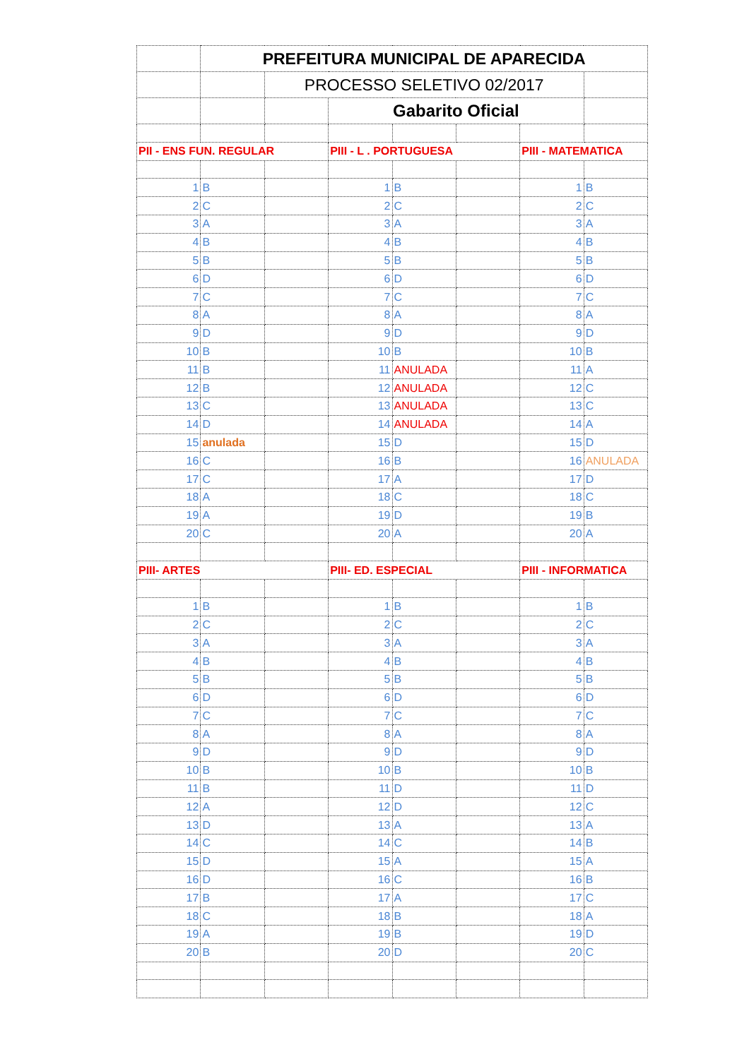| | PREFEITURA MUNICIPAL DE APARECIDA | | | | | | |
| | | PROCESSO SELETIVO 02/2017 | | | | | |
| | | | Gabarito Oficial | | | | |
| PII - ENS FUN. REGULAR | | | PIII - L . PORTUGUESA | | | PIII - MATEMATICA | |
| 1 | B | | 1 | B | | 1 | B |
| 2 | C | | 2 | C | | 2 | C |
| 3 | A | | 3 | A | | 3 | A |
| 4 | B | | 4 | B | | 4 | B |
| 5 | B | | 5 | B | | 5 | B |
| 6 | D | | 6 | D | | 6 | D |
| 7 | C | | 7 | C | | 7 | C |
| 8 | A | | 8 | A | | 8 | A |
| 9 | D | | 9 | D | | 9 | D |
| 10 | B | | 10 | B | | 10 | B |
| 11 | B | | 11 | ANULADA | | 11 | A |
| 12 | B | | 12 | ANULADA | | 12 | C |
| 13 | C | | 13 | ANULADA | | 13 | C |
| 14 | D | | 14 | ANULADA | | 14 | A |
| 15 | anulada | | 15 | D | | 15 | D |
| 16 | C | | 16 | B | | 16 | ANULADA |
| 17 | C | | 17 | A | | 17 | D |
| 18 | A | | 18 | C | | 18 | C |
| 19 | A | | 19 | D | | 19 | B |
| 20 | C | | 20 | A | | 20 | A |
| PIII- ARTES | | | PIII- ED. ESPECIAL | | | PIII - INFORMATICA | |
| 1 | B | | 1 | B | | 1 | B |
| 2 | C | | 2 | C | | 2 | C |
| 3 | A | | 3 | A | | 3 | A |
| 4 | B | | 4 | B | | 4 | B |
| 5 | B | | 5 | B | | 5 | B |
| 6 | D | | 6 | D | | 6 | D |
| 7 | C | | 7 | C | | 7 | C |
| 8 | A | | 8 | A | | 8 | A |
| 9 | D | | 9 | D | | 9 | D |
| 10 | B | | 10 | B | | 10 | B |
| 11 | B | | 11 | D | | 11 | D |
| 12 | A | | 12 | D | | 12 | C |
| 13 | D | | 13 | A | | 13 | A |
| 14 | C | | 14 | C | | 14 | B |
| 15 | D | | 15 | A | | 15 | A |
| 16 | D | | 16 | C | | 16 | B |
| 17 | B | | 17 | A | | 17 | C |
| 18 | C | | 18 | B | | 18 | A |
| 19 | A | | 19 | B | | 19 | D |
| 20 | B | | 20 | D | | 20 | C |